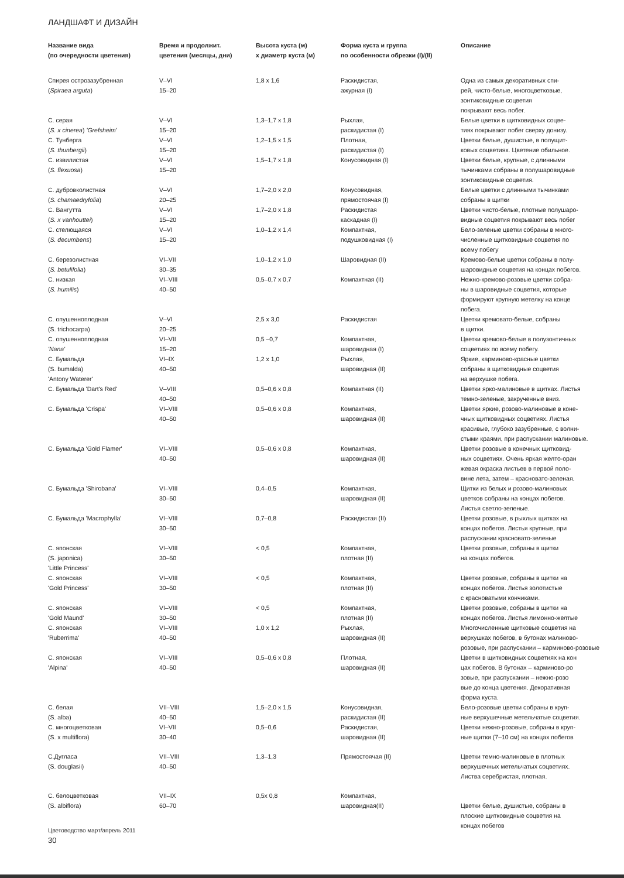ЛАНДШАФТ И ДИЗАЙН
| Название вида (по очередности цветения) | Время и продолжит. цветения (месяцы, дни) | Высота куста (м) х диаметр куста (м) | Форма куста и группа по особенности обрезки (I)/(II) | Описание |
| --- | --- | --- | --- | --- |
| Спирея острозазубренная ( Spiraea arguta ) | V–VI 15–20 | 1,8 x 1,6 | Раскидистая, ажурная (I) | Одна из самых декоративных спи- рей, чисто-белые, многоцветковые, зонтиковидные соцветия покрывают весь побег. |
| С. серая ( S. x cinerea ) 'Grefsheim' | V–VI 15–20 | 1,3–1,7 x 1,8 | Рыхлая, раскидистая (I) | Белые цветки в щитковидных соцве- тиях покрывают побег сверху донизу. |
| С. Тунберга ( S. thunbergii ) | V–VI 15–20 | 1,2–1,5 x 1,5 | Плотная, раскидистая (I) | Цветки белые, душистые, в полущит- ковых соцветиях. Цветение обильное. |
| С. извилистая ( S. flexuosa ) | V–VI 15–20 | 1,5–1,7 x 1,8 | Конусовидная (I) | Цветки белые, крупные, с длинными тычинками собраны в полушаровидные зонтиковидные соцветия. |
| С. дубровколистная ( S. chamaedryfolia ) | V–VI 20–25 | 1,7–2,0 x 2,0 | Конусовидная, прямостоячая (I) | Белые цветки с длинными тычинками собраны в щитки |
| С. Вангутта ( S. x vanhouttei ) | V–VI 15–20 | 1,7–2,0 x 1,8 | Раскидистая каскадная (I) | Цветки чисто-белые, плотные полушаро- видные соцветия покрывают весь побег |
| С. стелющаяся ( S. decumbens ) | V–VI 15–20 | 1,0–1,2 x 1,4 | Компактная, подушковидная (I) | Бело-зеленые цветки собраны в много- численные щитковидные соцветия по всему побегу |
| С. березолистная ( S. betulifolia ) | VI–VII 30–35 | 1,0–1,2 x 1,0 | Шаровидная (II) | Кремово-белые цветки собраны в полу- шаровидные соцветия на концах побегов. |
| С. низкая ( S. humilis ) | VI–VIII 40–50 | 0,5–0,7 x 0,7 | Компактная (II) | Нежно-кремово-розовые цветки собра- ны в шаровидные соцветия, которые формируют крупную метелку на конце побега. |
| С. опушеннoплодная (S. trichocarpa) | V–VI 20–25 | 2,5 x 3,0 | Раскидистая | Цветки кремовато-белые, собраны в щитки. |
| С. опушеннoплодная 'Nana' | VI–VII 15–20 | 0,5 –0,7 | Компактная, шаровидная (I) | Цветки кремово-белые в полузонтичных соцветиях по всему побегу. |
| С. Бумальда (S. bumalda) 'Antony Waterer' | VI–IX 40–50 | 1,2 x 1,0 | Рыхлая, шаровидная (II) | Яркие, карминово-красные цветки собраны в щитковидные соцветия на верхушке побега. |
| С. Бумальда 'Dart's Red' | V–VIII 40–50 | 0,5–0,6 x 0,8 | Компактная (II) | Цветки ярко-малиновые в щитках. Листья темно-зеленые, закрученные вниз. |
| С. Бумальда 'Crispa' | VI–VIII 40–50 | 0,5–0,6 x 0,8 | Компактная, шаровидная (II) | Цветки яркие, розово-малиновые в коне- чных щитковидных соцветиях. Листья красивые, глубоко зазубренные, с волни- стыми краями, при распускании малиновые. |
| С. Бумальда 'Gold Flamer' | VI–VIII 40–50 | 0,5–0,6 x 0,8 | Компактная, шаровидная (II) | Цветки розовые в конечных щитковид- ных соцветиях. Очень яркая желто-оран жевая окраска листьев в первой поло- вине лета, затем – красновато-зеленая. |
| С. Бумальда 'Shirobana' | VI–VIII 30–50 | 0,4–0,5 | Компактная, шаровидная (II) | Щитки из белых и розово-малиновых цветков собраны на концах побегов. Листья светло-зеленые. |
| С. Бумальда 'Macrophylla' | VI–VIII 30–50 | 0,7–0,8 | Раскидистая (II) | Цветки розовые, в рыхлых щитках на концах побегов. Листья крупные, при распускании красновато-зеленые |
| С. японская (S. japonica) 'Little Princess' | VI–VIII 30–50 | < 0,5 | Компактная, плотная (II) | Цветки розовые, собраны в щитки на концах побегов. |
| С. японская 'Gold Princess' | VI–VIII 30–50 | < 0,5 | Компактная, плотная (II) | Цветки розовые, собраны в щитки на концах побегов. Листья золотистые с красноватыми кончиками. |
| С. японская 'Gold Maund' | VI–VIII 30–50 | < 0,5 | Компактная, плотная (II) | Цветки розовые, собраны в щитки на концах побегов. Листья лимонно-желтые |
| С. японская 'Ruberrima' | VI–VIII 40–50 | 1,0 x 1,2 | Рыхлая, шаровидная (II) | Многочисленные щитковые соцветия на верхушках побегов, в бутонах малиново- розовые, при распускании – карминово-розовые |
| С. японская 'Alpina' | VI–VIII 40–50 | 0,5–0,6 x 0,8 | Плотная, шаровидная (II) | Цветки в щитковидных соцветиях на кон цах побегов. В бутонах – карминово-ро зовые, при распускании – нежно-розо вые до конца цветения. Декоративная форма куста. |
| С. белая (S. alba) | VII–VIII 40–50 | 1,5–2,0 x 1,5 | Конусовидная, раскидистая (II) | Бело-розовые цветки собраны в круп- ные верхушечные метельчатые соцветия. |
| С. многоцветковая (S. x multiflora) | VI–VII 30–40 | 0,5–0,6 | Раскидистая, шаровидная (II) | Цветки нежно-розовые, собраны в круп- ные щитки (7–10 см) на концах побегов |
| С.Дугласа (S. douglasii) | VII–VIII 40–50 | 1,3–1,3 | Прямостоячая (II) | Цветки темно-малиновые в плотных верхушечных метельчатых соцветиях. Листва серебристая, плотная. |
| С. белоцветковая (S. albiflora) | VII–IX 60–70 | 0,5x 0,8 | Компактная, шаровидная(II) | Цветки белые, душистые, собраны в плоские щитковидные соцветия на концах побегов |
Цветоводство март/апрель 2011
30